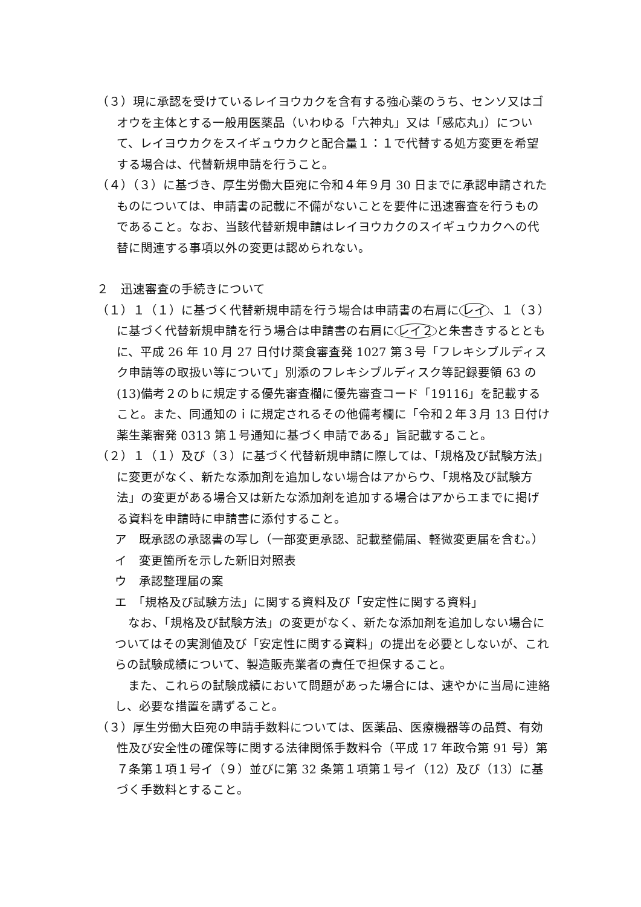（３）現に承認を受けているレイヨウカクを含有する強心薬のうち、センソ又はゴオウを主体とする一般用医薬品（いわゆる「六神丸」又は「感応丸」）について、レイヨウカクをスイギュウカクと配合量１：１で代替する処方変更を希望する場合は、代替新規申請を行うこと。
（４）（３）に基づき、厚生労働大臣宛に令和４年９月 30 日までに承認申請されたものについては、申請書の記載に不備がないことを要件に迅速審査を行うものであること。なお、当該代替新規申請はレイヨウカクのスイギュウカクへの代替に関連する事項以外の変更は認められない。
２　迅速審査の手続きについて
（１）１（１）に基づく代替新規申請を行う場合は申請書の右肩に レイ 、１（３）に基づく代替新規申請を行う場合は申請書の右肩に レイ２ と朱書きするとともに、平成 26 年 10 月 27 日付け薬食審査発 1027 第３号「フレキシブルディスク申請等の取扱い等について」別添のフレキシブルディスク等記録要領 63 の(13)備考２のｂに規定する優先審査欄に優先審査コード「19116」を記載すること。また、同通知のｉに規定されるその他備考欄に「令和２年３月 13 日付け薬生薬審発 0313 第１号通知に基づく申請である」旨記載すること。
（２）１（１）及び（３）に基づく代替新規申請に際しては、「規格及び試験方法」に変更がなく、新たな添加剤を追加しない場合はアからウ、「規格及び試験方法」の変更がある場合又は新たな添加剤を追加する場合はアからエまでに掲げる資料を申請時に申請書に添付すること。
ア　既承認の承認書の写し（一部変更承認、記載整備届、軽微変更届を含む。）
イ　変更箇所を示した新旧対照表
ウ　承認整理届の案
エ　「規格及び試験方法」に関する資料及び「安定性に関する資料」
なお、「規格及び試験方法」の変更がなく、新たな添加剤を追加しない場合についてはその実測値及び「安定性に関する資料」の提出を必要としないが、これらの試験成績について、製造販売業者の責任で担保すること。
また、これらの試験成績において問題があった場合には、速やかに当局に連絡し、必要な措置を講ずること。
（３）厚生労働大臣宛の申請手数料については、医薬品、医療機器等の品質、有効性及び安全性の確保等に関する法律関係手数料令（平成 17 年政令第 91 号）第７条第１項１号イ（９）並びに第 32 条第１項第１号イ（12）及び（13）に基づく手数料とすること。